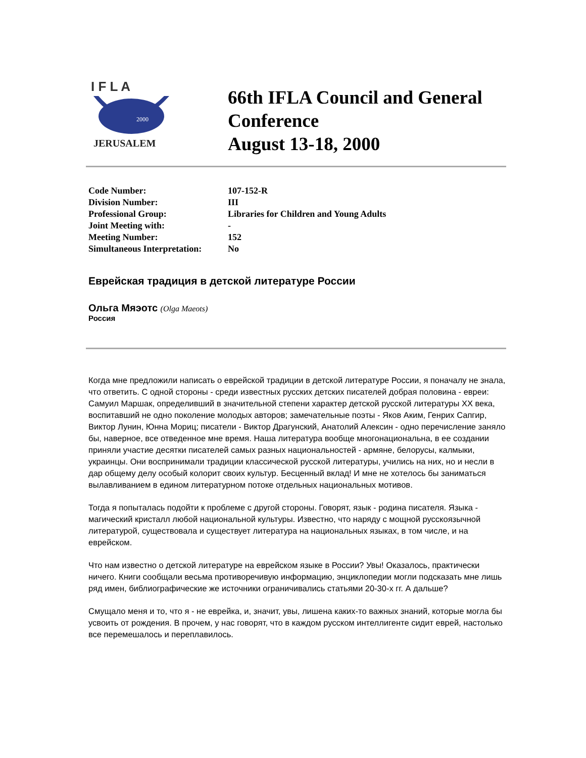I F L A
2000
JERUSALEM
66th IFLA Council and General
Conference
August 13-18, 2000
| Code Number: | 107-152-R |
| Division Number: | III |
| Professional Group: | Libraries for Children and Young Adults |
| Joint Meeting with: | - |
| Meeting Number: | 152 |
| Simultaneous Interpretation: | No |
Еврейская традиция в детской литературе России
Ольга Мяэотс (Olga Maeots)
Россия
Когда мне предложили написать о еврейской традиции в детской литературе России, я поначалу не знала, что ответить. С одной стороны - среди известных русских детских писателей добрая половина - евреи: Самуил Маршак, определивший в значительной степени характер детской русской литературы XX века, воспитавший не одно поколение молодых авторов; замечательные поэты - Яков Аким, Генрих Сапгир, Виктор Лунин, Юнна Мориц; писатели - Виктор Драгунский, Анатолий Алексин - одно перечисление заняло бы, наверное, все отведенное мне время. Наша литература вообще многонациональна, в ее создании приняли участие десятки писателей самых разных национальностей - армяне, белорусы, калмыки, украинцы. Они воспринимали традиции классической русской литературы, учились на них, но и несли в дар общему делу особый колорит своих культур. Бесценный вклад! И мне не хотелось бы заниматься вылавливанием в едином литературном потоке отдельных национальных мотивов.
Тогда я попыталась подойти к проблеме с другой стороны. Говорят, язык - родина писателя. Языка - магический кристалл любой национальной культуры. Известно, что наряду с мощной русскоязычной литературой, существовала и существует литература на национальных языках, в том числе, и на еврейском.
Что нам известно о детской литературе на еврейском языке в России? Увы! Оказалось, практически ничего. Книги сообщали весьма противоречивую информацию, энциклопедии могли подсказать мне лишь ряд имен, библиографические же источники ограничивались статьями 20-30-х гг. А дальше?
Смущало меня и то, что я - не еврейка, и, значит, увы, лишена каких-то важных знаний, которые могла бы усвоить от рождения. В прочем, у нас говорят, что в каждом русском интеллигенте сидит еврей, настолько все перемешалось и переплавилось.